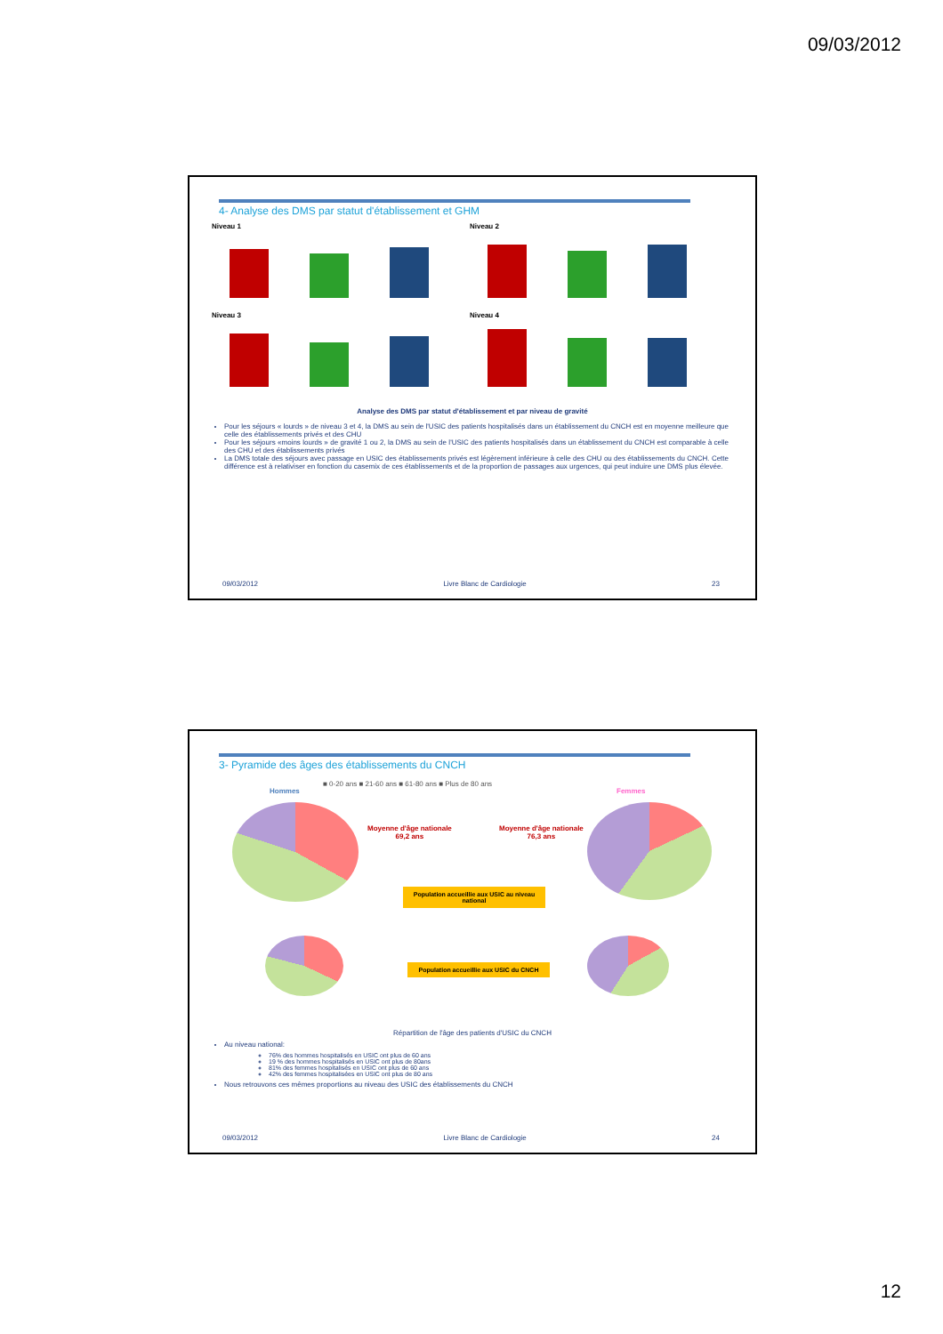09/03/2012
4- Analyse des DMS par statut d'établissement et GHM
Niveau 1
Niveau 2
Niveau 3
Niveau 4
Analyse des DMS par statut d'établissement et par niveau de gravité
Pour les séjours « lourds » de niveau 3 et 4, la DMS au sein de l'USIC des patients hospitalisés dans un établissement du CNCH est en moyenne meilleure que celle des établissements privés et des CHU
Pour les séjours «moins lourds » de gravité 1 ou 2, la DMS au sein de l'USIC des patients hospitalisés dans un établissement du CNCH est comparable à celle des CHU et des établissements privés
La DMS totale des séjours avec passage en USIC des établissements privés est légèrement inférieure à celle des CHU ou des établissements du CNCH. Cette différence est à relativiser en fonction du casemix de ces établissements et de la proportion de passages aux urgences, qui peut induire une DMS plus élevée.
09/03/2012 Livre Blanc de Cardiologie 23
3- Pyramide des âges des établissements du CNCH
■ 0-20 ans ■ 21-60 ans ■ 61-80 ans ■ Plus de 80 ans
Hommes Femmes
Moyenne d'âge nationale
69,2 ans
Moyenne d'âge nationale
76,3 ans
Population accueillie aux USIC au niveau national
Population accueillie aux USIC du CNCH
Répartition de l'âge des patients d'USIC du CNCH
Au niveau national:
76% des hommes hospitalisés en USIC ont plus de 60 ans
19 % des hommes hospitalisés en USIC ont plus de 80ans
81% des femmes hospitalisés en USIC ont plus de 60 ans
42% des femmes hospitalisées en USIC ont plus de 80 ans
Nous retrouvons ces mêmes proportions au niveau des USIC des établissements du CNCH
09/03/2012 Livre Blanc de Cardiologie 24
12